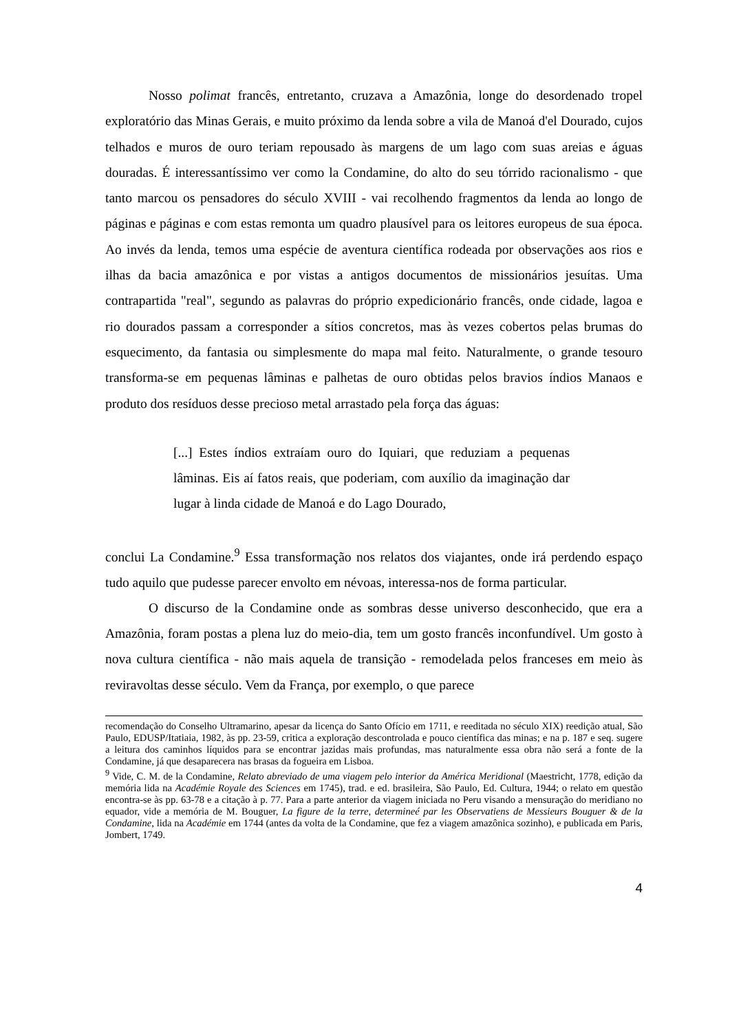Nosso polimat francês, entretanto, cruzava a Amazônia, longe do desordenado tropel exploratório das Minas Gerais, e muito próximo da lenda sobre a vila de Manoá d'el Dourado, cujos telhados e muros de ouro teriam repousado às margens de um lago com suas areias e águas douradas. É interessantíssimo ver como la Condamine, do alto do seu tórrido racionalismo - que tanto marcou os pensadores do século XVIII - vai recolhendo fragmentos da lenda ao longo de páginas e páginas e com estas remonta um quadro plausível para os leitores europeus de sua época. Ao invés da lenda, temos uma espécie de aventura científica rodeada por observações aos rios e ilhas da bacia amazônica e por vistas a antigos documentos de missionários jesuítas. Uma contrapartida "real", segundo as palavras do próprio expedicionário francês, onde cidade, lagoa e rio dourados passam a corresponder a sítios concretos, mas às vezes cobertos pelas brumas do esquecimento, da fantasia ou simplesmente do mapa mal feito. Naturalmente, o grande tesouro transforma-se em pequenas lâminas e palhetas de ouro obtidas pelos bravios índios Manaos e produto dos resíduos desse precioso metal arrastado pela força das águas:
[...] Estes índios extraíam ouro do Iquiari, que reduziam a pequenas lâminas. Eis aí fatos reais, que poderiam, com auxílio da imaginação dar lugar à linda cidade de Manoá e do Lago Dourado,
conclui La Condamine.<sup>9</sup> Essa transformação nos relatos dos viajantes, onde irá perdendo espaço tudo aquilo que pudesse parecer envolto em névoas, interessa-nos de forma particular.
O discurso de la Condamine onde as sombras desse universo desconhecido, que era a Amazônia, foram postas a plena luz do meio-dia, tem um gosto francês inconfundível. Um gosto à nova cultura científica - não mais aquela de transição - remodelada pelos franceses em meio às reviravoltas desse século. Vem da França, por exemplo, o que parece
recomendação do Conselho Ultramarino, apesar da licença do Santo Ofício em 1711, e reeditada no século XIX) reedição atual, São Paulo, EDUSP/Itatiaia, 1982, às pp. 23-59, critica a exploração descontrolada e pouco científica das minas; e na p. 187 e seq. sugere a leitura dos caminhos líquidos para se encontrar jazidas mais profundas, mas naturalmente essa obra não será a fonte de la Condamine, já que desaparecera nas brasas da fogueira em Lisboa.
<sup>9</sup> Vide, C. M. de la Condamine, Relato abreviado de uma viagem pelo interior da América Meridional (Maestricht, 1778, edição da memória lida na Académie Royale des Sciences em 1745), trad. e ed. brasileira, São Paulo, Ed. Cultura, 1944; o relato em questão encontra-se às pp. 63-78 e a citação à p. 77. Para a parte anterior da viagem iniciada no Peru visando a mensuração do meridiano no equador, vide a memória de M. Bouguer, La figure de la terre, determineé par les Observatiens de Messieurs Bouguer & de la Condamine, lida na Académie em 1744 (antes da volta de la Condamine, que fez a viagem amazônica sozinho), e publicada em Paris, Jombert, 1749.
4